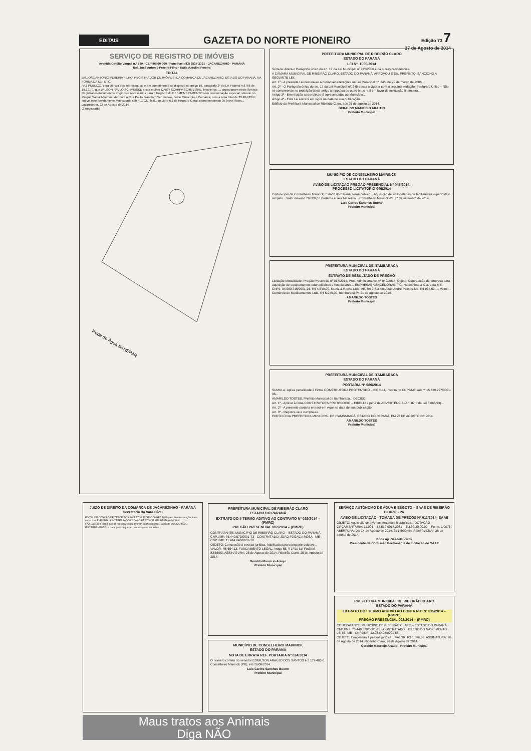EDITAIS
GAZETA DO NORTE PIONEIRO
Edição 73 7
27 de Agosto de 2014
SERVIÇO DE REGISTRO DE IMÓVEIS
Avenida Getúlio Vargas n.º 789 - CEP 86400-000 · Fone/Fax: (43) 3527-2321 · JACAREZINHO - PARANÁ
Bel. José Antonio Pereira Filho · Kátia Azzolini Pereira
EDITAL
Bel.JOSÉ ANTONIO PEREIRA FILHO, REGISTRADOR DE IMÓVEIS, DA COMARCA DE JACAREZINHO, ESTADO DO PARANÁ, NA FORMA DA LEI; ETC.
FAZ PÚBLICO, para ciência dos interessados, e em cumprimento ao disposto no artigo 19, parágrafo 3º da Lei Federal n.6766 de 19.12.79, que WILSON PAULO SCHMEISKE e sua mulher DAISY SCARPA SCHMEISKE, brasileiros, ... depositaram neste Serviço Registral os documentos exigidos e necessários para o Registro do DESMEMBRAMENTO sem denominação especial, situado no Parque Santa Albertina, defronte a Rua Paulo Francisco Schmeiske, neste Município e Comarca, com a área total de 33.404,83m², imóvel este devidamente Matriculado sob n.17027 fls.01 do Livro n.2 de Registro Geral, compreendendo 05 (nove) lotes... Jacarezinho, 22 de Agosto de 2014.
O Registrador
Rede de Água SANEPAR
PREFEITURA MUNICIPAL DE RIBEIRÃO CLARO
ESTADO DO PARANÁ
LEI Nº. 1065/2014
Súmula: Altera o Parágrafo único do art. 17 da Lei Municipal nº 245/2006 e dá outras providências.
A CÂMARA MUNICIPAL DE RIBEIRÃO CLARO, ESTADO DO PARANÁ, APROVOU E EU, PREFEITO, SANCIONO A SEGUINTE LEI:
Art. 1º - A presente Lei destina-se a promover alterações na Lei Municipal nº. 245, de 22 de março de 2006...
Art. 2º - O Parágrafo único do art. 17 da Lei Municipal nº. 245 passa a vigorar com a seguinte redação: Parágrafo Único – Não se compreende na proibição deste artigo a hipoteca ou outro ônus real em favor de instituição financeira...
Artigo 3º - Em relação aos projetos já apresentados ao Município...
Artigo 4º - Esta Lei entrará em vigor na data de sua publicação.
Edifício da Prefeitura Municipal de Ribeirão Claro, aos 26 de agosto de 2014.
GERALDO MAURÍCIO ARAÚJO
Prefeito Municipal
MUNICÍPIO DE CONSELHEIRO MAIRINCK
ESTADO DO PARANÁ
AVISO DE LICITAÇÃO PREGÃO PRESENCIAL Nº 045/2014.
PROCESSO LICITATÓRIO 046/2014
O Município de Conselheiro Mairinck, Estado do Paraná, torna público... Aquisição de 76 toneladas de fertilizantes superfosfato simples... Valor máximo 76.000,00 (Setenta e seis Mil reais)... Conselheiro Mairinck-Pr, 27 de setembro de 2014.
Luis Carlos Sanches Bueno
Prefeito Municipal
PREFEITURA MUNICIPAL DE ITAMBARACÁ
ESTADO DO PARANÁ
EXTRATO DE RESULTADO DE PREGÃO
Licitação Modalidade: Pregão Presencial nº 017/2014; Proc. Administrativo: nº 042/2014. Objeto: Contratação de empresa para aquisição de equipamentos odontológicos e hospitalares... EMPRESAS VENCEDORAS: T.C. Nabeshima & Cia. Ltda-ME, CNPJ: 04.960.716/0001-91, R$ 4.540,00; Muniz & Rocha Ltda-ME, R$ 7.811,00; Altair André Passos-Me, R$ 934,62; ... Valmil – Comércio de Medicamentos Ltda, R$ 6.949,00. Itambaracá Pr, 21 de agosto de 2014.
AMARILDO TOSTES
Prefeito Municipal
PREFEITURA MUNICIPAL DE ITAMBARACÁ
ESTADO DO PARANÁ
PORTARIA Nº 080/2014
SUMULA: Aplica penalidade à Firma CONSTRUTORA PROTENTIDO – EIRELLI, inscrita no CNPJ/MF sob nº 15.529.797/0001-96...
AMARILDO TOSTES, Prefeito Municipal de Itambaracá... DECIDO
Art. 1º - Aplicar à firma CONSTRUTORA PROTENDIDO – EIRELLI a pena de ADVERTÊNCIA (Art. 87, I da Lei 8.666/93)...
Art. 2º - A presente portaria entrará em vigor na data de sua publicação.
Art. 3º - Registre-se e cumpra-se.
EDIFÍCIO DA PREFEITURA MUNICIPAL DE ITAMBARACÁ, ESTADO DO PARANÁ, EM 25 DE AGOSTO DE 2014.
AMARILDO TOSTES
Prefeito Municipal
JUÍZO DE DIREITO DA COMARCA DE JACAREZINHO - PARANÁ
Secretaria da Vara Cível
EDITAL DE CITAÇÃO DE TERCEIROS INCERTOS E DESCONHECIDOS para fins desta ação, bem como dos EVENTUAIS INTERESSADOS COM O PRAZO DE SESSENTA (60) DIAS
FAZ SABER a todos que do presente edital tiverem conhecimento... ação de USUCAPIÃO...
ENCERRAMENTO: e para que chegue ao conhecimento de todos...
Maus tratos aos Animais
Diga NÃO
PREFEITURA MUNICIPAL DE RIBEIRÃO CLARO
ESTADO DO PARANÁ
EXTRATO DO II TERMO ADITIVO AO CONTRATO Nº 029/2014 – (PMRC)
PREGÃO PRESENCIAL 002/2014 – (PMRC)
CONTRATANTE: MUNICÍPIO DE RIBEIRÃO CLARO – ESTADO DO PARANÁ · CNPJ/MF: 75.449.579/0001-73 · CONTRATADO: JOÃO FOGAÇA ROSA - ME · CNPJ/MF: 11.414.946/0001-10
OBJETO: Concessão à pessoa jurídica, habilitada para transporte coletivo... VALOR: R$ 664,13. FUNDAMENTO LEGAL: Artigo 65, § 1º da Lei Federal 8.666/93. ASSINATURA: 25 de Agosto de 2014. Ribeirão Claro, 25 de Agosto de 2014.
Geraldo Maurício Araújo
Prefeito Municipal
MUNICÍPIO DE CONSELHEIRO MAIRINCK
ESTADO DO PARANÁ
NOTA DE ERRATA REF. PORTARIA Nº 024/2014
O número correto do servidor EDMILSON ARAÚJO DOS SANTOS é 3.179.403-0. Conselheiro Mairinck (PR), em 26/08/2014.
Luis Carlos Sanches Bueno
Prefeito Municipal
SERVIÇO AUTÔNOMO DE ÁGUA E ESGOTO – SAAE DE RIBEIRÃO CLARO - PR
AVISO DE LICITAÇÃO - TOMADA DE PREÇOS Nº 011/2014- SAAE
OBJETO: Aquisição de diversos materiais hidráulicos... DOTAÇÃO ORÇAMENTÁRIA: 11.001 – 17.512.0017.2081 – 3.3.90.30.00.00 – Fonte: 1.0076. ABERTURA: Dia 14 de Agosto de 2014, às 14h00min. Ribeirão Claro, 26 de agosto de 2014.
Edna Ap. Sasdelli Varoli
Presidente da Comissão Permanente de Licitação do SAAE
PREFEITURA MUNICIPAL DE RIBEIRÃO CLARO
ESTADO DO PARANÁ
EXTRATO DO I TERMO ADITIVO AO CONTRATO Nº 015/2014 – (PMRC)
PREGÃO PRESENCIAL 002/2014 – (PMRC)
CONTRATANTE: MUNICÍPIO DE RIBEIRÃO CLARO – ESTADO DO PARANÁ · CNPJ/MF: 75.449.579/0001-73 · CONTRATADO: HELENO DO NASCIMENTO LEITE- ME · CNPJ/MF: 13.034.498/0001-55
OBJETO: Concessão à pessoa jurídica... VALOR: R$ 1.586,88. ASSINATURA: 26 de Agosto de 2014. Ribeirão Claro, 26 de Agosto de 2014.
Geraldo Maurício Araújo - Prefeito Municipal